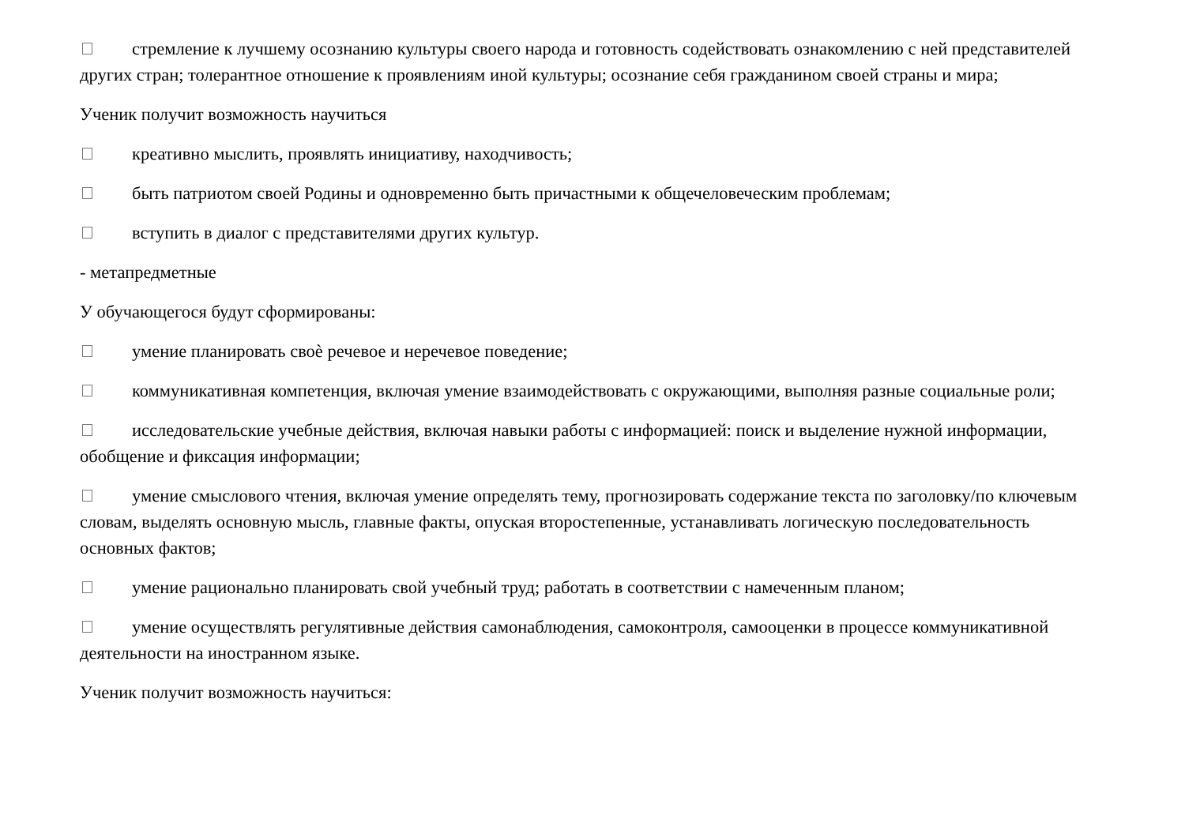стремление к лучшему осознанию культуры своего народа и готовность содействовать ознакомлению с ней представителей других стран; толерантное отношение к проявлениям иной культуры; осознание себя гражданином своей страны и мира;
Ученик получит возможность научиться
креативно мыслить, проявлять инициативу, находчивость;
быть патриотом своей Родины и одновременно быть причастными к общечеловеческим проблемам;
вступить в диалог с представителями других культур.
- метапредметные
У обучающегося будут сформированы:
умение планировать своѐ речевое и неречевое поведение;
коммуникативная компетенция, включая умение взаимодействовать с окружающими, выполняя разные социальные роли;
исследовательские учебные действия, включая навыки работы с информацией: поиск и выделение нужной информации, обобщение и фиксация информации;
умение смыслового чтения, включая умение определять тему, прогнозировать содержание текста по заголовку/по ключевым словам, выделять основную мысль, главные факты, опуская второстепенные, устанавливать логическую последовательность основных фактов;
умение рационально планировать свой учебный труд; работать в соответствии с намеченным планом;
умение осуществлять регулятивные действия самонаблюдения, самоконтроля, самооценки в процессе коммуникативной деятельности на иностранном языке.
Ученик получит возможность научиться: